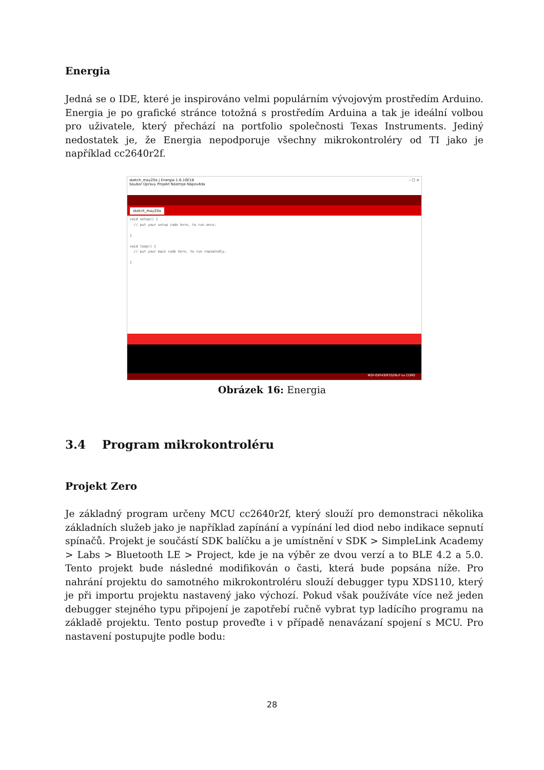Energia
Jedná se o IDE, které je inspirováno velmi populárním vývojovým prostředím Arduino. Energia je po grafické stránce totožná s prostředím Arduina a tak je ideální volbou pro uživatele, který přechází na portfolio společnosti Texas Instruments. Jediný nedostatek je, že Energia nepodporuje všechny mikrokontroléry od TI jako je například cc2640r2f.
sketch_may20a | Energia 1.6.10E18 – □ ×
Soubor Úpravy Projekt Nástroje Nápověda
sketch_may20a
void setup() {
  // put your setup code here, to run once:

}

void loop() {
  // put your main code here, to run repeatedly:

}
MSP-EXP430F5529LP na COM5
Obrázek 16: Energia
3.4 Program mikrokontroléru
Projekt Zero
Je základný program určeny MCU cc2640r2f, který slouží pro demonstraci několika základních služeb jako je například zapínání a vypínání led diod nebo indikace sepnutí spínačů. Projekt je součástí SDK balíčku a je umístnění v SDK > SimpleLink Academy > Labs > Bluetooth LE > Project, kde je na výběr ze dvou verzí a to BLE 4.2 a 5.0. Tento projekt bude následné modifikován o časti, která bude popsána níže. Pro nahrání projektu do samotného mikrokontroléru slouží debugger typu XDS110, který je při importu projektu nastavený jako výchozí. Pokud však používáte více než jeden debugger stejného typu připojení je zapotřebí ručně vybrat typ ladícího programu na základě projektu. Tento postup proveďte i v případě nenavázaní spojení s MCU. Pro nastavení postupujte podle bodu:
28